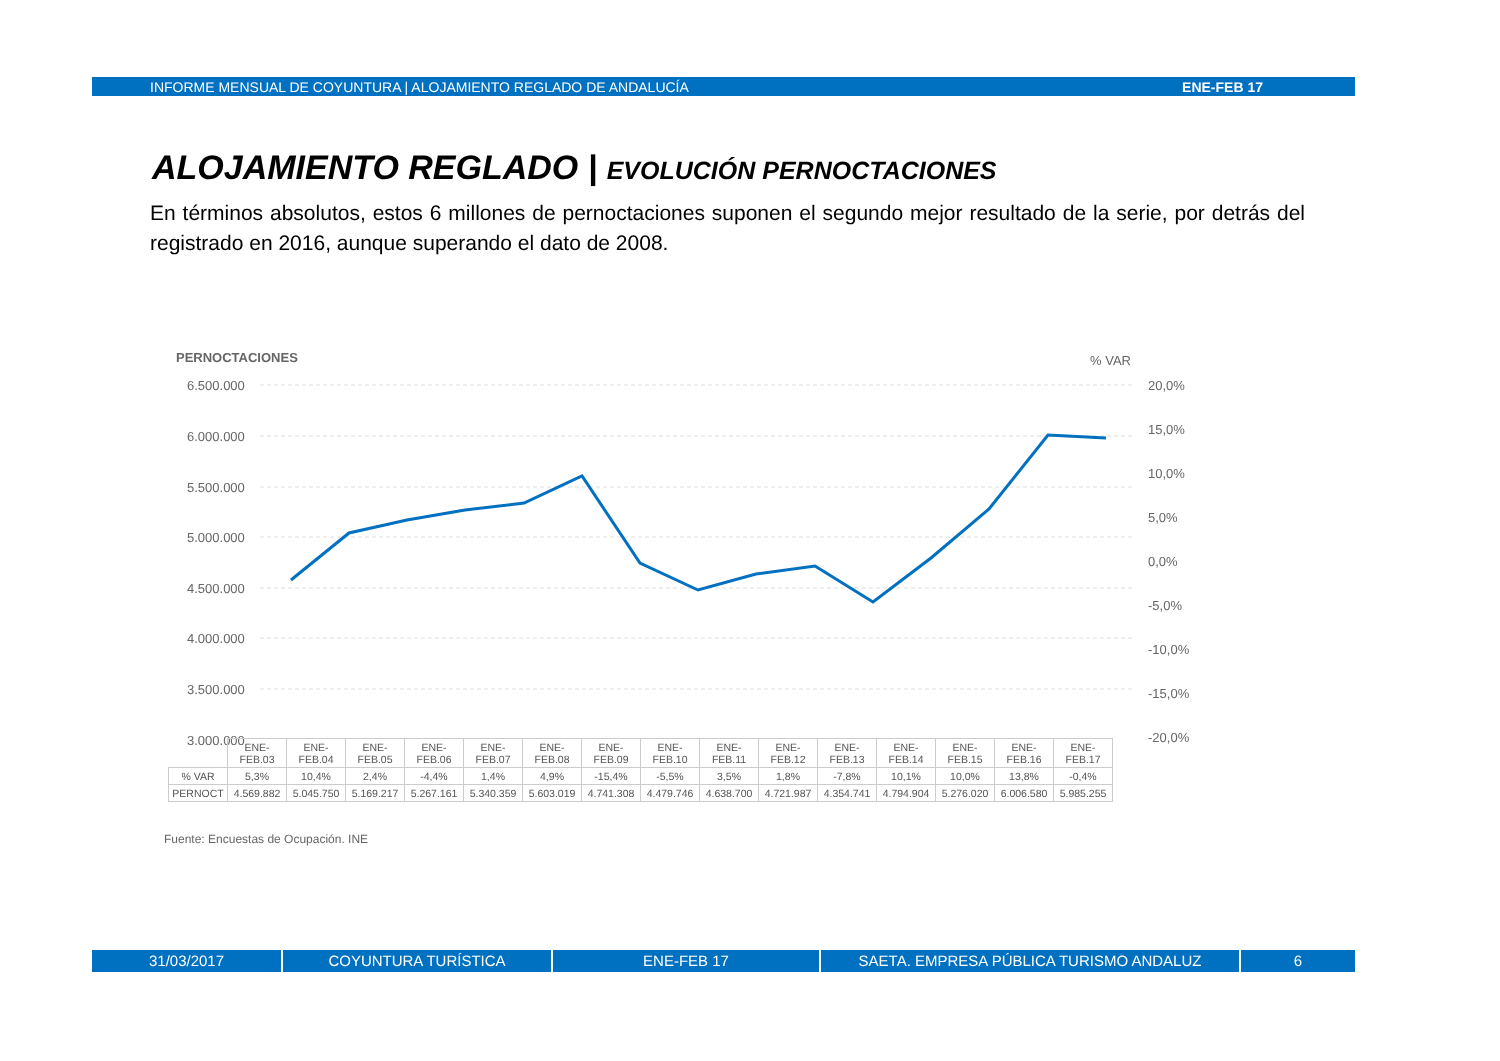INFORME MENSUAL DE COYUNTURA | ALOJAMIENTO REGLADO DE ANDALUCÍA ENE-FEB 17
ALOJAMIENTO REGLADO | EVOLUCIÓN PERNOCTACIONES
En términos absolutos, estos 6 millones de pernoctaciones suponen el segundo mejor resultado de la serie, por detrás del registrado en 2016, aunque superando el dato de 2008.
PERNOCTACIONES
% VAR
6.500.000
6.000.000
5.500.000
5.000.000
4.500.000
4.000.000
3.500.000
3.000.000
20,0%
15,0%
10,0%
5,0%
0,0%
-5,0%
-10,0%
-15,0%
-20,0%
| | ENE-FEB.03 | ENE-FEB.04 | ENE-FEB.05 | ENE-FEB.06 | ENE-FEB.07 | ENE-FEB.08 | ENE-FEB.09 | ENE-FEB.10 | ENE-FEB.11 | ENE-FEB.12 | ENE-FEB.13 | ENE-FEB.14 | ENE-FEB.15 | ENE-FEB.16 | ENE-FEB.17 |
| --- | --- | --- | --- | --- | --- | --- | --- | --- | --- | --- | --- | --- | --- | --- | --- |
| % VAR | 5,3% | 10,4% | 2,4% | -4,4% | 1,4% | 4,9% | -15,4% | -5,5% | 3,5% | 1,8% | -7,8% | 10,1% | 10,0% | 13,8% | -0,4% |
| PERNOCT | 4.569.882 | 5.045.750 | 5.169.217 | 5.267.161 | 5.340.359 | 5.603.019 | 4.741.308 | 4.479.746 | 4.638.700 | 4.721.987 | 4.354.741 | 4.794.904 | 5.276.020 | 6.006.580 | 5.985.255 |
Fuente: Encuestas de Ocupación. INE
31/03/2017 COYUNTURA TURÍSTICA ENE-FEB 17 SAETA. EMPRESA PÚBLICA TURISMO ANDALUZ 6